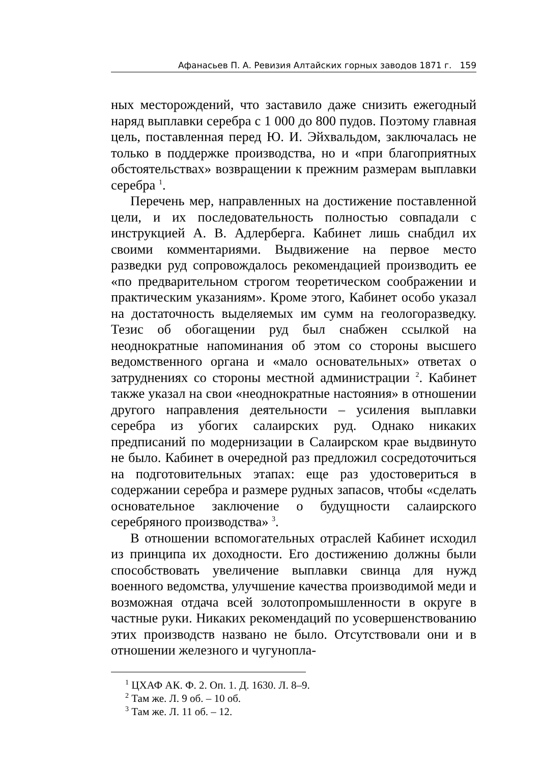Афанасьев П. А. Ревизия Алтайских горных заводов 1871 г. 159
ных месторождений, что заставило даже снизить ежегодный наряд выплавки серебра с 1 000 до 800 пудов. Поэтому главная цель, поставленная перед Ю. И. Эйхвальдом, заключалась не только в поддержке производства, но и «при благоприятных обстоятельствах» возвращении к прежним размерам выплавки серебра <sup>1</sup>.
Перечень мер, направленных на достижение поставленной цели, и их последовательность полностью совпадали с инструкцией А. В. Адлерберга. Кабинет лишь снабдил их своими комментариями. Выдвижение на первое место разведки руд сопровождалось рекомендацией производить ее «по предварительном строгом теоретическом соображении и практическим указаниям». Кроме этого, Кабинет особо указал на достаточность выделяемых им сумм на геологоразведку. Тезис об обогащении руд был снабжен ссылкой на неоднократные напоминания об этом со стороны высшего ведомственного органа и «мало основательных» ответах о затруднениях со стороны местной администрации <sup>2</sup>. Кабинет также указал на свои «неоднократные настояния» в отношении другого направления деятельности – усиления выплавки серебра из убогих салаирских руд. Однако никаких предписаний по модернизации в Салаирском крае выдвинуто не было. Кабинет в очередной раз предложил сосредоточиться на подготовительных этапах: еще раз удостовериться в содержании серебра и размере рудных запасов, чтобы «сделать основательное заключение о будущности салаирского серебряного производства» <sup>3</sup>.
В отношении вспомогательных отраслей Кабинет исходил из принципа их доходности. Его достижению должны были способствовать увеличение выплавки свинца для нужд военного ведомства, улучшение качества производимой меди и возможная отдача всей золотопромышленности в округе в частные руки. Никаких рекомендаций по усовершенствованию этих производств названо не было. Отсутствовали они и в отношении железного и чугунопла-
<sup>1</sup> ЦХАФ АК. Ф. 2. Оп. 1. Д. 1630. Л. 8–9.
<sup>2</sup> Там же. Л. 9 об. – 10 об.
<sup>3</sup> Там же. Л. 11 об. – 12.